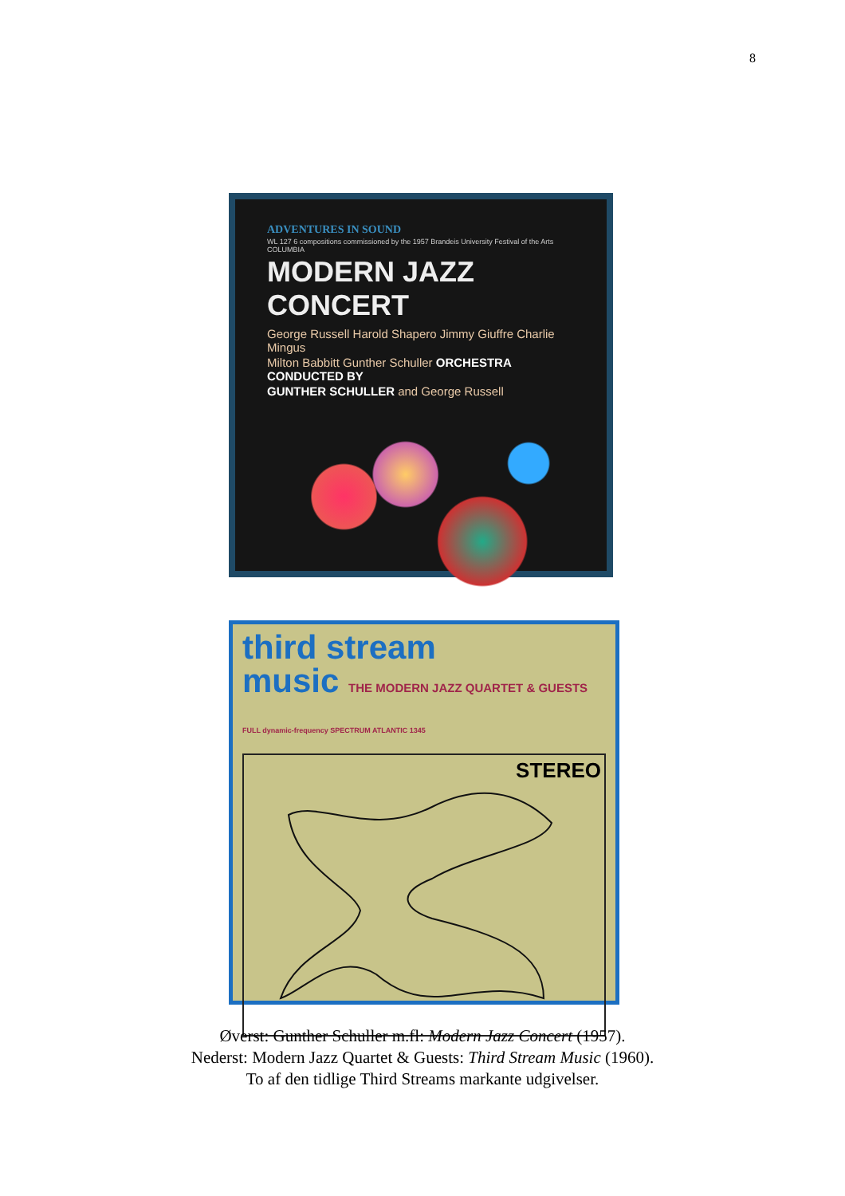8
ADVENTURES IN SOUND
WL 127 6 compositions commissioned by the 1957 Brandeis University Festival of the Arts COLUMBIA
MODERN JAZZ CONCERT
George Russell Harold Shapero Jimmy Giuffre Charlie Mingus
Milton Babbitt Gunther Schuller ORCHESTRA CONDUCTED BY
GUNTHER SCHULLER and George Russell
third stream
music THE MODERN JAZZ QUARTET & GUESTS FULL dynamic-frequency SPECTRUM ATLANTIC 1345
STEREO
Øverst: Gunther Schuller m.fl: Modern Jazz Concert (1957).
Nederst: Modern Jazz Quartet & Guests: Third Stream Music (1960).
To af den tidlige Third Streams markante udgivelser.